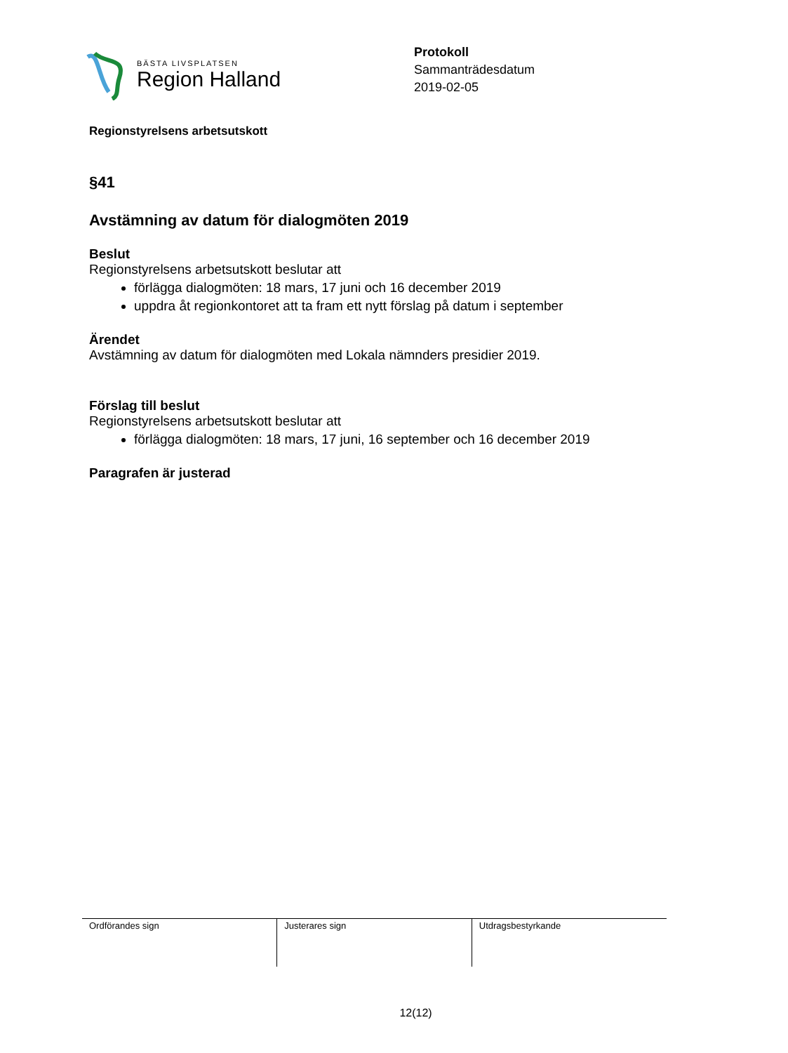BÄSTA LIVSPLATSEN
Region Halland
Protokoll
Sammanträdesdatum
2019-02-05
Regionstyrelsens arbetsutskott
§41
Avstämning av datum för dialogmöten 2019
Beslut
Regionstyrelsens arbetsutskott beslutar att
förlägga dialogmöten: 18 mars, 17 juni och 16 december 2019
uppdra åt regionkontoret att ta fram ett nytt förslag på datum i september
Ärendet
Avstämning av datum för dialogmöten med Lokala nämnders presidier 2019.
Förslag till beslut
Regionstyrelsens arbetsutskott beslutar att
förlägga dialogmöten: 18 mars, 17 juni, 16 september och 16 december 2019
Paragrafen är justerad
| Ordförandes sign | Justerares sign | Utdragsbestyrkande |
12(12)